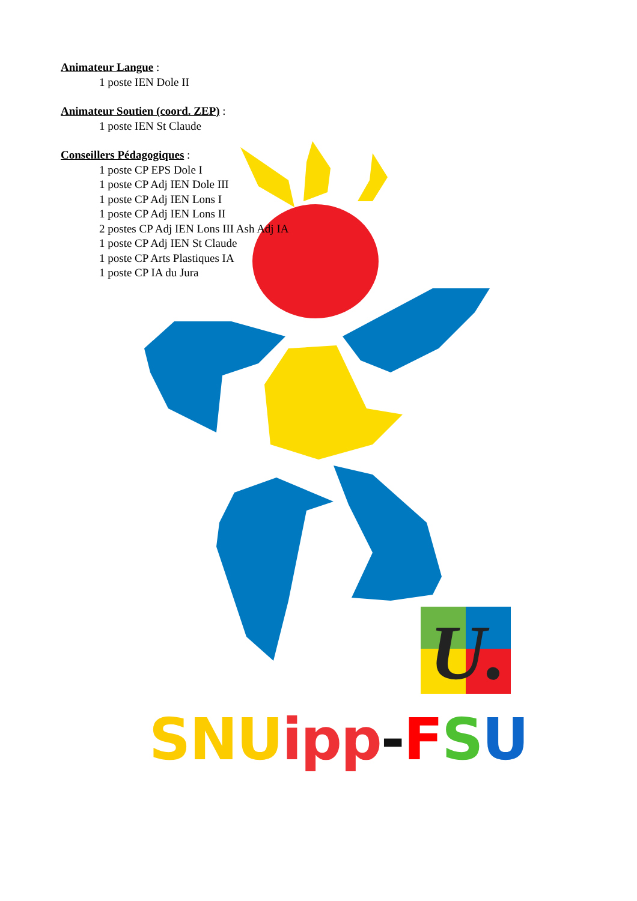Animateur Langue :
1 poste IEN Dole II
Animateur Soutien (coord. ZEP) :
1 poste IEN St Claude
Conseillers Pédagogiques :
1 poste CP EPS Dole I
1 poste CP Adj IEN Dole III
1 poste CP Adj IEN Lons I
1 poste CP Adj IEN Lons II
2 postes CP Adj IEN Lons III Ash Adj IA
1 poste CP Adj IEN St Claude
1 poste CP Arts Plastiques IA
1 poste CP IA du Jura
U.
SNU ipp-FSU